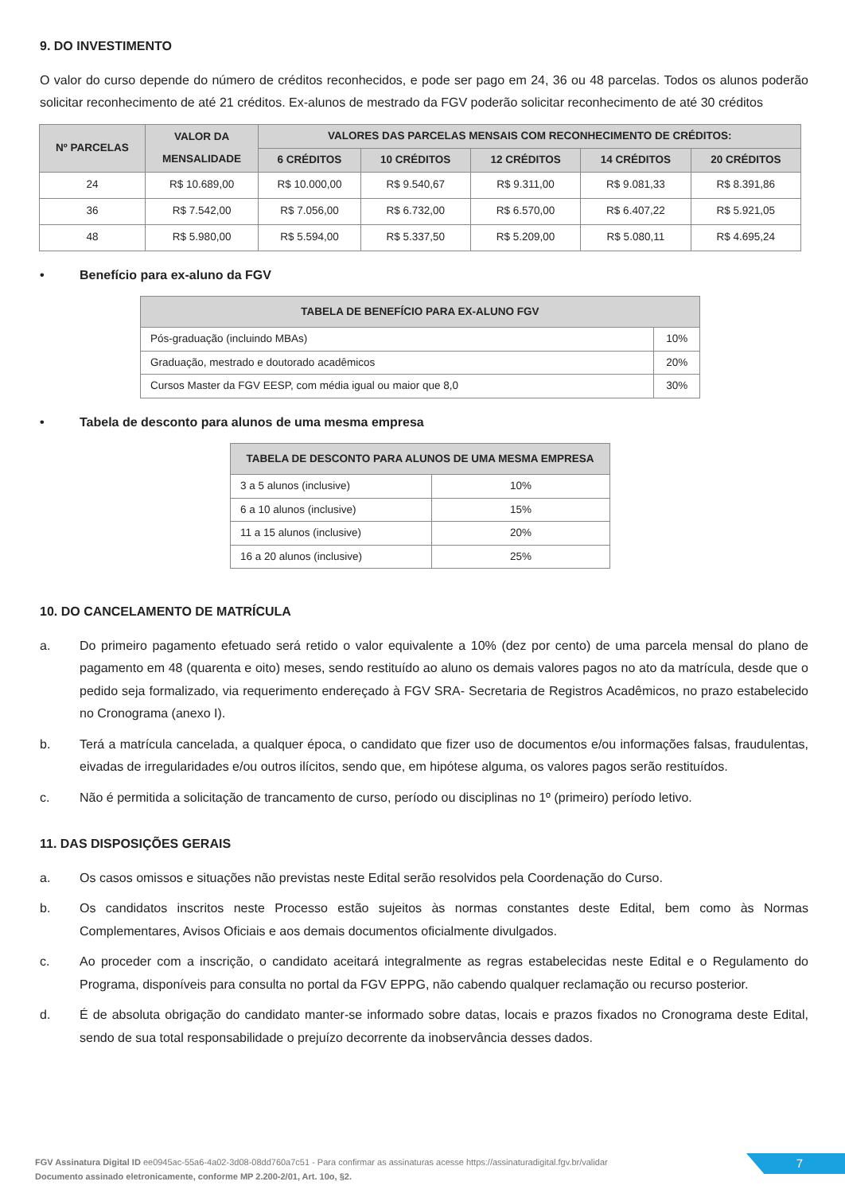9. DO INVESTIMENTO
O valor do curso depende do número de créditos reconhecidos, e pode ser pago em 24, 36 ou 48 parcelas. Todos os alunos poderão solicitar reconhecimento de até 21 créditos. Ex-alunos de mestrado da FGV poderão solicitar reconhecimento de até 30 créditos
| Nº PARCELAS | VALOR DA MENSALIDADE | VALORES DAS PARCELAS MENSAIS COM RECONHECIMENTO DE CRÉDITOS: | | | | |
| --- | --- | --- | --- | --- | --- | --- |
| | | 6 CRÉDITOS | 10 CRÉDITOS | 12 CRÉDITOS | 14 CRÉDITOS | 20 CRÉDITOS |
| 24 | R$ 10.689,00 | R$ 10.000,00 | R$ 9.540,67 | R$ 9.311,00 | R$ 9.081,33 | R$ 8.391,86 |
| 36 | R$ 7.542,00 | R$ 7.056,00 | R$ 6.732,00 | R$ 6.570,00 | R$ 6.407,22 | R$ 5.921,05 |
| 48 | R$ 5.980,00 | R$ 5.594,00 | R$ 5.337,50 | R$ 5.209,00 | R$ 5.080,11 | R$ 4.695,24 |
• Benefício para ex-aluno da FGV
| TABELA DE BENEFÍCIO PARA EX-ALUNO FGV | |
| --- | --- |
| Pós-graduação (incluindo MBAs) | 10% |
| Graduação, mestrado e doutorado acadêmicos | 20% |
| Cursos Master da FGV EESP, com média igual ou maior que 8,0 | 30% |
• Tabela de desconto para alunos de uma mesma empresa
| TABELA DE DESCONTO PARA ALUNOS DE UMA MESMA EMPRESA | |
| --- | --- |
| 3 a 5 alunos (inclusive) | 10% |
| 6 a 10 alunos (inclusive) | 15% |
| 11 a 15 alunos (inclusive) | 20% |
| 16 a 20 alunos (inclusive) | 25% |
10. DO CANCELAMENTO DE MATRÍCULA
a. Do primeiro pagamento efetuado será retido o valor equivalente a 10% (dez por cento) de uma parcela mensal do plano de pagamento em 48 (quarenta e oito) meses, sendo restituído ao aluno os demais valores pagos no ato da matrícula, desde que o pedido seja formalizado, via requerimento endereçado à FGV SRA- Secretaria de Registros Acadêmicos, no prazo estabelecido no Cronograma (anexo I).
b. Terá a matrícula cancelada, a qualquer época, o candidato que fizer uso de documentos e/ou informações falsas, fraudulentas, eivadas de irregularidades e/ou outros ilícitos, sendo que, em hipótese alguma, os valores pagos serão restituídos.
c. Não é permitida a solicitação de trancamento de curso, período ou disciplinas no 1º (primeiro) período letivo.
11. DAS DISPOSIÇÕES GERAIS
a. Os casos omissos e situações não previstas neste Edital serão resolvidos pela Coordenação do Curso.
b. Os candidatos inscritos neste Processo estão sujeitos às normas constantes deste Edital, bem como às Normas Complementares, Avisos Oficiais e aos demais documentos oficialmente divulgados.
c. Ao proceder com a inscrição, o candidato aceitará integralmente as regras estabelecidas neste Edital e o Regulamento do Programa, disponíveis para consulta no portal da FGV EPPG, não cabendo qualquer reclamação ou recurso posterior.
d. É de absoluta obrigação do candidato manter-se informado sobre datas, locais e prazos fixados no Cronograma deste Edital, sendo de sua total responsabilidade o prejuízo decorrente da inobservância desses dados.
FGV Assinatura Digital ID ee0945ac-55a6-4a02-3d08-08dd760a7c51 - Para confirmar as assinaturas acesse https://assinaturadigital.fgv.br/validar
Documento assinado eletronicamente, conforme MP 2.200-2/01, Art. 10o, §2.
7